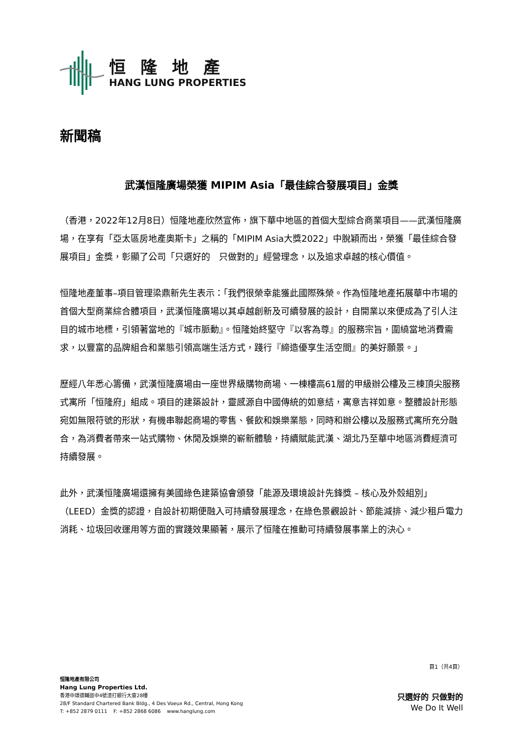恒隆地產
HANG LUNG PROPERTIES
新聞稿
武漢恒隆廣場榮獲 MIPIM Asia「最佳綜合發展項目」金獎
（香港，2022年12月8日）恒隆地產欣然宣佈，旗下華中地區的首個大型綜合商業項目——武漢恒隆廣場，在享有「亞太區房地產奧斯卡」之稱的「MIPIM Asia大獎2022」中脫穎而出，榮獲「最佳綜合發展項目」金獎，彰顯了公司「只選好的　只做對的」經營理念，以及追求卓越的核心價值。
恒隆地產董事–項目管理梁鼎新先生表示：「我們很榮幸能獲此國際殊榮。作為恒隆地產拓展華中市場的首個大型商業綜合體項目，武漢恒隆廣場以其卓越創新及可續發展的設計，自開業以來便成為了引人注目的城市地標，引領著當地的『城市脈動』。恒隆始終堅守『以客為尊』的服務宗旨，圍繞當地消費需求，以豐富的品牌組合和業態引領高端生活方式，踐行『締造優享生活空間』的美好願景。」
歷經八年悉心籌備，武漢恒隆廣場由一座世界級購物商場、一棟樓高61層的甲級辦公樓及三棟頂尖服務式寓所「恒隆府」組成。項目的建築設計，靈感源自中國傳統的如意結，寓意吉祥如意。整體設計形態宛如無限符號的形狀，有機串聯起商場的零售、餐飲和娛樂業態，同時和辦公樓以及服務式寓所充分融合，為消費者帶來一站式購物、休閒及娛樂的嶄新體驗，持續賦能武漢、湖北乃至華中地區消費經濟可持續發展。
此外，武漢恒隆廣場還擁有美國綠色建築協會頒發「能源及環境設計先鋒獎 – 核心及外殼組別」（LEED）金獎的認證，自設計初期便融入可持續發展理念，在綠色景觀設計、節能減排、減少租戶電力消耗、垃圾回收運用等方面的實踐效果顯著，展示了恒隆在推動可持續發展事業上的決心。
頁1（共4頁）
恒隆地產有限公司
Hang Lung Properties Ltd.
香港中環德輔道中4號渣打銀行大廈28樓
28/F Standard Chartered Bank Bldg., 4 Des Voeux Rd., Central, Hong Kong
T: +852 2879 0111 F: +852 2868 6086 www.hanglung.com
只選好的 只做對的
We Do It Well